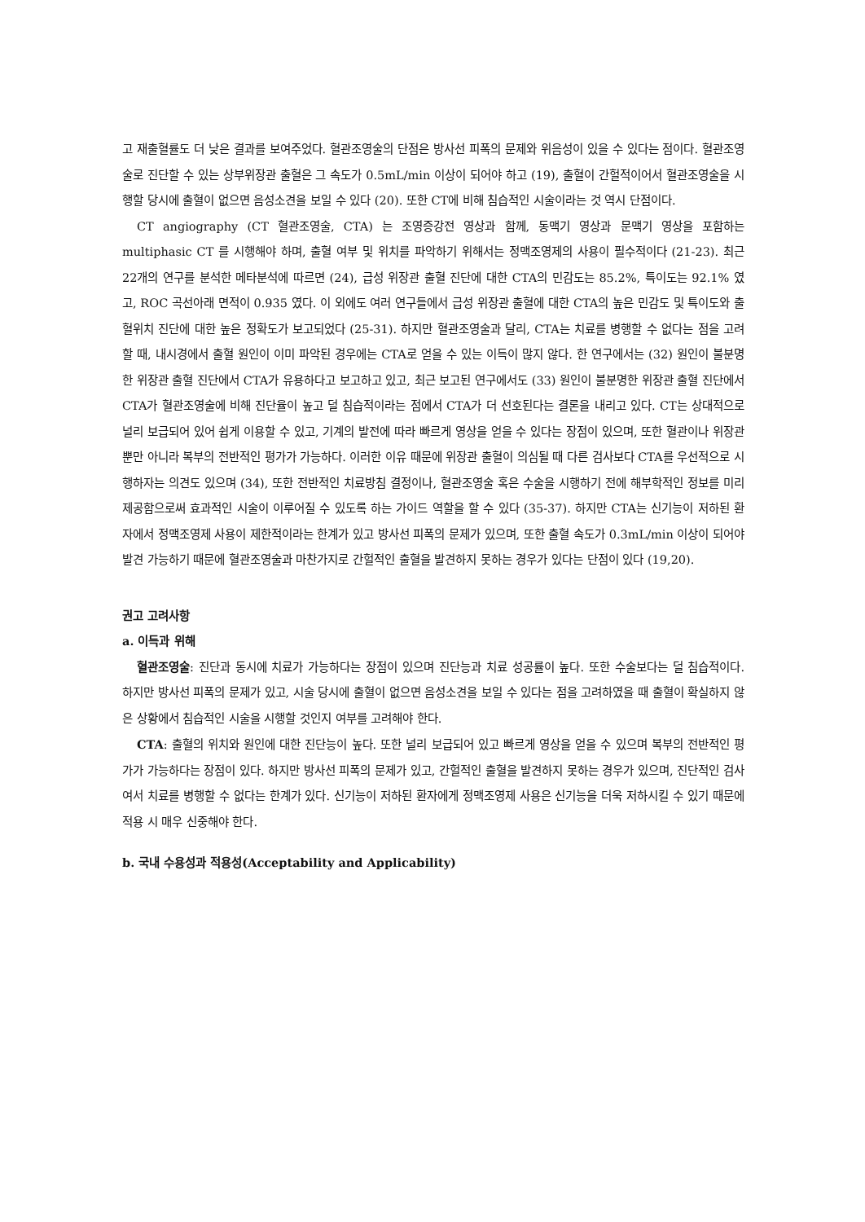고 재출혈률도 더 낮은 결과를 보여주었다. 혈관조영술의 단점은 방사선 피폭의 문제와 위음성이 있을 수 있다는 점이다. 혈관조영술로 진단할 수 있는 상부위장관 출혈은 그 속도가 0.5mL/min 이상이 되어야 하고 (19), 출혈이 간헐적이어서 혈관조영술을 시행할 당시에 출혈이 없으면 음성소견을 보일 수 있다 (20). 또한 CT에 비해 침습적인 시술이라는 것 역시 단점이다.
CT angiography (CT 혈관조영술, CTA) 는 조영증강전 영상과 함께, 동맥기 영상과 문맥기 영상을 포함하는 multiphasic CT 를 시행해야 하며, 출혈 여부 및 위치를 파악하기 위해서는 정맥조영제의 사용이 필수적이다 (21-23). 최근 22개의 연구를 분석한 메타분석에 따르면 (24), 급성 위장관 출혈 진단에 대한 CTA의 민감도는 85.2%, 특이도는 92.1% 였고, ROC 곡선아래 면적이 0.935 였다. 이 외에도 여러 연구들에서 급성 위장관 출혈에 대한 CTA의 높은 민감도 및 특이도와 출혈위치 진단에 대한 높은 정확도가 보고되었다 (25-31). 하지만 혈관조영술과 달리, CTA는 치료를 병행할 수 없다는 점을 고려할 때, 내시경에서 출혈 원인이 이미 파악된 경우에는 CTA로 얻을 수 있는 이득이 많지 않다. 한 연구에서는 (32) 원인이 불분명한 위장관 출혈 진단에서 CTA가 유용하다고 보고하고 있고, 최근 보고된 연구에서도 (33) 원인이 불분명한 위장관 출혈 진단에서 CTA가 혈관조영술에 비해 진단율이 높고 덜 침습적이라는 점에서 CTA가 더 선호된다는 결론을 내리고 있다. CT는 상대적으로 널리 보급되어 있어 쉽게 이용할 수 있고, 기계의 발전에 따라 빠르게 영상을 얻을 수 있다는 장점이 있으며, 또한 혈관이나 위장관 뿐만 아니라 복부의 전반적인 평가가 가능하다. 이러한 이유 때문에 위장관 출혈이 의심될 때 다른 검사보다 CTA를 우선적으로 시행하자는 의견도 있으며 (34), 또한 전반적인 치료방침 결정이나, 혈관조영술 혹은 수술을 시행하기 전에 해부학적인 정보를 미리 제공함으로써 효과적인 시술이 이루어질 수 있도록 하는 가이드 역할을 할 수 있다 (35-37). 하지만 CTA는 신기능이 저하된 환자에서 정맥조영제 사용이 제한적이라는 한계가 있고 방사선 피폭의 문제가 있으며, 또한 출혈 속도가 0.3mL/min 이상이 되어야 발견 가능하기 때문에 혈관조영술과 마찬가지로 간헐적인 출혈을 발견하지 못하는 경우가 있다는 단점이 있다 (19,20).
권고 고려사항
a. 이득과 위해
혈관조영술: 진단과 동시에 치료가 가능하다는 장점이 있으며 진단능과 치료 성공률이 높다. 또한 수술보다는 덜 침습적이다. 하지만 방사선 피폭의 문제가 있고, 시술 당시에 출혈이 없으면 음성소견을 보일 수 있다는 점을 고려하였을 때 출혈이 확실하지 않은 상황에서 침습적인 시술을 시행할 것인지 여부를 고려해야 한다.
CTA: 출혈의 위치와 원인에 대한 진단능이 높다. 또한 널리 보급되어 있고 빠르게 영상을 얻을 수 있으며 복부의 전반적인 평가가 가능하다는 장점이 있다. 하지만 방사선 피폭의 문제가 있고, 간헐적인 출혈을 발견하지 못하는 경우가 있으며, 진단적인 검사여서 치료를 병행할 수 없다는 한계가 있다. 신기능이 저하된 환자에게 정맥조영제 사용은 신기능을 더욱 저하시킬 수 있기 때문에 적용 시 매우 신중해야 한다.
b. 국내 수용성과 적용성(Acceptability and Applicability)